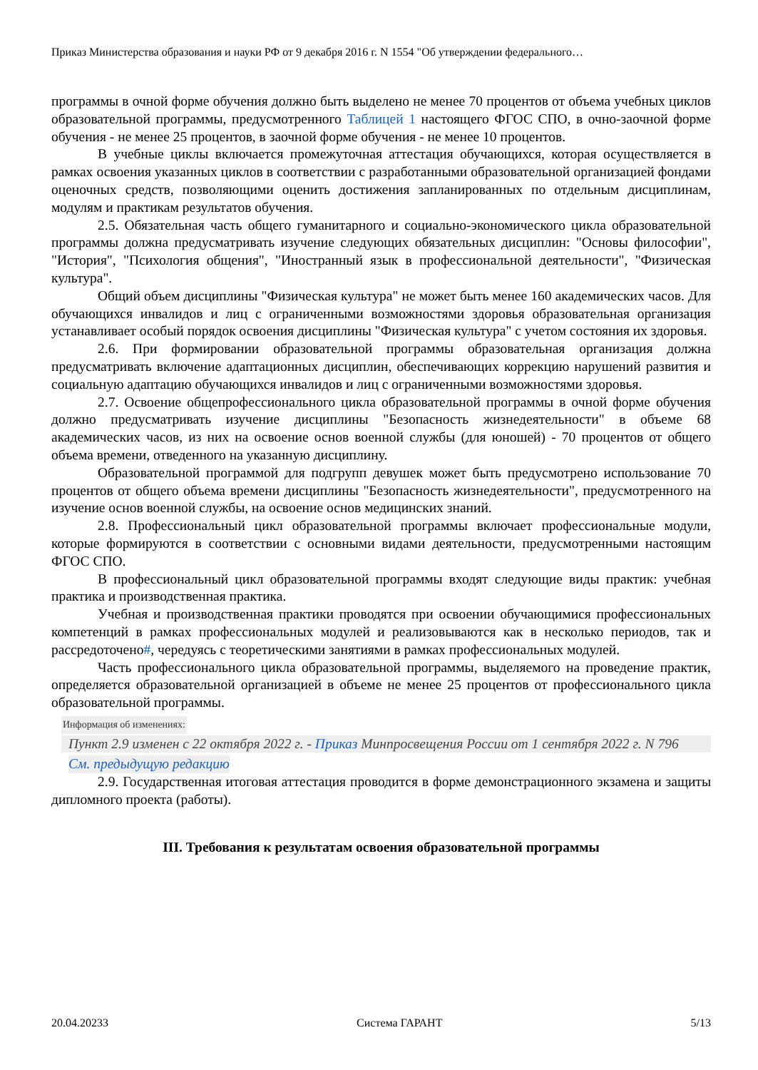Приказ Министерства образования и науки РФ от 9 декабря 2016 г. N 1554 "Об утверждении федерального…
программы в очной форме обучения должно быть выделено не менее 70 процентов от объема учебных циклов образовательной программы, предусмотренного Таблицей 1 настоящего ФГОС СПО, в очно-заочной форме обучения - не менее 25 процентов, в заочной форме обучения - не менее 10 процентов.
В учебные циклы включается промежуточная аттестация обучающихся, которая осуществляется в рамках освоения указанных циклов в соответствии с разработанными образовательной организацией фондами оценочных средств, позволяющими оценить достижения запланированных по отдельным дисциплинам, модулям и практикам результатов обучения.
2.5. Обязательная часть общего гуманитарного и социально-экономического цикла образовательной программы должна предусматривать изучение следующих обязательных дисциплин: "Основы философии", "История", "Психология общения", "Иностранный язык в профессиональной деятельности", "Физическая культура".
Общий объем дисциплины "Физическая культура" не может быть менее 160 академических часов. Для обучающихся инвалидов и лиц с ограниченными возможностями здоровья образовательная организация устанавливает особый порядок освоения дисциплины "Физическая культура" с учетом состояния их здоровья.
2.6. При формировании образовательной программы образовательная организация должна предусматривать включение адаптационных дисциплин, обеспечивающих коррекцию нарушений развития и социальную адаптацию обучающихся инвалидов и лиц с ограниченными возможностями здоровья.
2.7. Освоение общепрофессионального цикла образовательной программы в очной форме обучения должно предусматривать изучение дисциплины "Безопасность жизнедеятельности" в объеме 68 академических часов, из них на освоение основ военной службы (для юношей) - 70 процентов от общего объема времени, отведенного на указанную дисциплину.
Образовательной программой для подгрупп девушек может быть предусмотрено использование 70 процентов от общего объема времени дисциплины "Безопасность жизнедеятельности", предусмотренного на изучение основ военной службы, на освоение основ медицинских знаний.
2.8. Профессиональный цикл образовательной программы включает профессиональные модули, которые формируются в соответствии с основными видами деятельности, предусмотренными настоящим ФГОС СПО.
В профессиональный цикл образовательной программы входят следующие виды практик: учебная практика и производственная практика.
Учебная и производственная практики проводятся при освоении обучающимися профессиональных компетенций в рамках профессиональных модулей и реализовываются как в несколько периодов, так и рассредоточено#, чередуясь с теоретическими занятиями в рамках профессиональных модулей.
Часть профессионального цикла образовательной программы, выделяемого на проведение практик, определяется образовательной организацией в объеме не менее 25 процентов от профессионального цикла образовательной программы.
Информация об изменениях:
Пункт 2.9 изменен с 22 октября 2022 г. - Приказ Минпросвещения России от 1 сентября 2022 г. N 796
См. предыдущую редакцию
2.9. Государственная итоговая аттестация проводится в форме демонстрационного экзамена и защиты дипломного проекта (работы).
III. Требования к результатам освоения образовательной программы
20.04.20233 Система ГАРАНТ 5/13